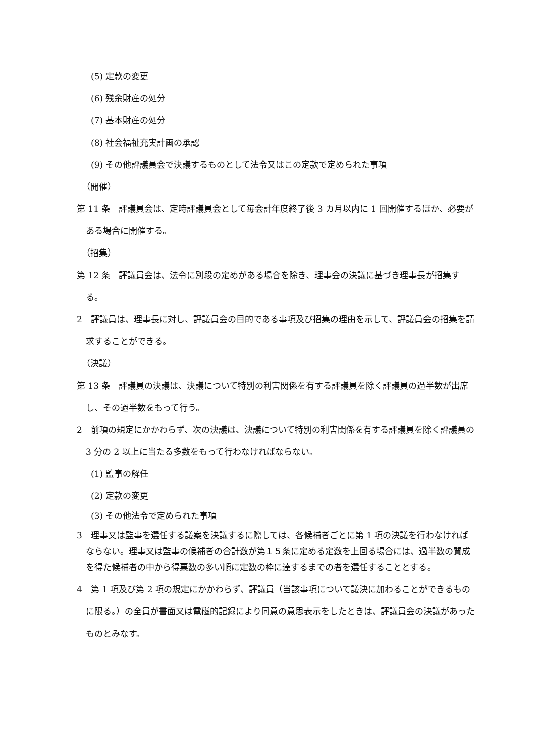(5) 定款の変更
(6) 残余財産の処分
(7) 基本財産の処分
(8) 社会福祉充実計画の承認
(9) その他評議員会で決議するものとして法令又はこの定款で定められた事項
（開催）
第 11 条　評議員会は、定時評議員会として毎会計年度終了後 3 カ月以内に 1 回開催するほか、必要がある場合に開催する。
（招集）
第 12 条　評議員会は、法令に別段の定めがある場合を除き、理事会の決議に基づき理事長が招集する。
2　評議員は、理事長に対し、評議員会の目的である事項及び招集の理由を示して、評議員会の招集を請求することができる。
（決議）
第 13 条　評議員の決議は、決議について特別の利害関係を有する評議員を除く評議員の過半数が出席し、その過半数をもって行う。
2　前項の規定にかかわらず、次の決議は、決議について特別の利害関係を有する評議員を除く評議員の 3 分の 2 以上に当たる多数をもって行わなければならない。
(1) 監事の解任
(2) 定款の変更
(3) その他法令で定められた事項
3　理事又は監事を選任する議案を決議するに際しては、各候補者ごとに第 1 項の決議を行わなければならない。理事又は監事の候補者の合計数が第１５条に定める定数を上回る場合には、過半数の賛成を得た候補者の中から得票数の多い順に定数の枠に達するまでの者を選任することとする。
4　第 1 項及び第 2 項の規定にかかわらず、評議員（当該事項について議決に加わることができるものに限る。）の全員が書面又は電磁的記録により同意の意思表示をしたときは、評議員会の決議があったものとみなす。